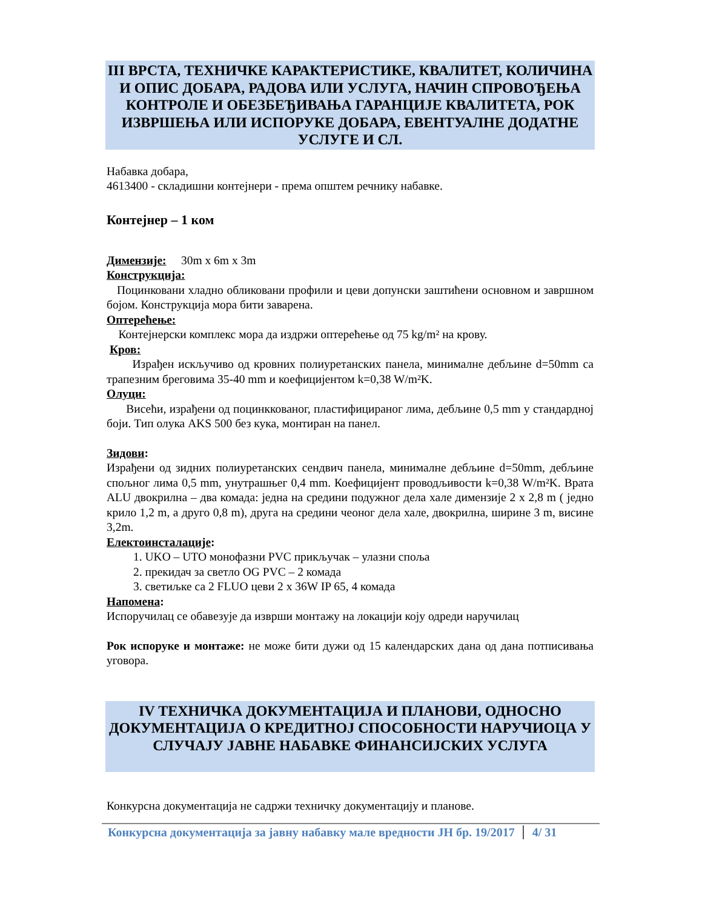III ВРСТА, ТЕХНИЧКЕ КАРАКТЕРИСТИКЕ, КВАЛИТЕТ, КОЛИЧИНА И ОПИС ДОБАРА, РАДОВА ИЛИ УСЛУГА, НАЧИН СПРОВОЂЕЊА КОНТРОЛЕ И ОБЕЗБЕЂИВАЊА ГАРАНЦИЈЕ КВАЛИТЕТА, РОК ИЗВРШЕЊА ИЛИ ИСПОРУКЕ ДОБАРА, ЕВЕНТУАЛНЕ ДОДАТНЕ УСЛУГЕ И СЛ.
Набавка добара,
4613400 - складишни контејнери - према општем речнику набавке.
Контејнер – 1 ком
Димензије: 30m x 6m x 3m
Конструкција:
Поцинковани хладно обликовани профили и цеви допунски заштићени основном и завршном бојом. Конструкција мора бити заварена.
Оптерећење:
Контејнерски комплекс мора да издржи оптерећење од 75 kg/m² на крову.
Кров:
Израђен искључиво од кровних полиуретанских панела, минималне дебљине d=50mm са трапезним бреговима 35-40 mm и коефицијентом k=0,38 W/m²K.
Олуци:
Висећи, израђени од поцинккованог, пластифицираног лима, дебљине 0,5 mm у стандардној боји. Тип олука AKS 500 без кука, монтиран на панел.
Зидови:
Израђени од зидних полиуретанских сендвич панела, минималне дебљине d=50mm, дебљине спољног лима 0,5 mm, унутрашњег 0,4 mm. Коефицијент проводљивости k=0,38 W/m²K. Врата ALU двокрилна – два комада: једна на средини подужног дела хале димензије 2 x 2,8 m ( једно крило 1,2 m, а друго 0,8 m), друга на средини чеоног дела хале, двокрилна, ширине 3 m, висине 3,2m.
Електоинсталације:
1. UKO – UTO монофазни PVC прикључак – улазни споља
2. прекидач за светло OG PVC – 2 комада
3. светиљке са 2 FLUO цеви 2 x 36W IP 65, 4 комада
Напомена:
Испоручилац се обавезује да изврши монтажу на локацији коју одреди наручилац
Рок испоруке и монтаже: не може бити дужи од 15 календарских дана од дана потписивања уговора.
IV ТЕХНИЧКА ДОКУМЕНТАЦИЈА И ПЛАНОВИ, ОДНОСНО ДОКУМЕНТАЦИЈА О КРЕДИТНОЈ СПОСОБНОСТИ НАРУЧИОЦА У СЛУЧАЈУ ЈАВНЕ НАБАВКЕ ФИНАНСИЈСКИХ УСЛУГА
Конкурсна документација не садржи техничку документацију и планове.
Конкурсна документација за јавну набавку мале вредности ЈН бр. 19/2017 4/ 31